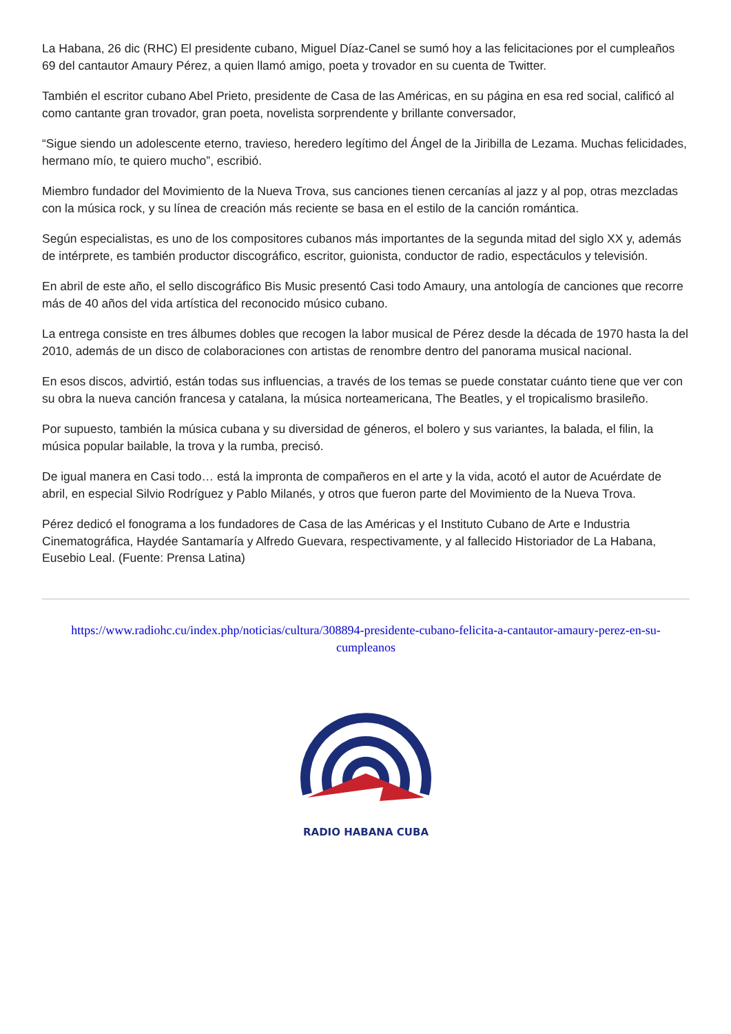La Habana, 26 dic (RHC) El presidente cubano, Miguel Díaz-Canel se sumó hoy a las felicitaciones por el cumpleaños 69 del cantautor Amaury Pérez, a quien llamó amigo, poeta y trovador en su cuenta de Twitter.
También el escritor cubano Abel Prieto, presidente de Casa de las Américas, en su página en esa red social, calificó al como cantante gran trovador, gran poeta, novelista sorprendente y brillante conversador,
“Sigue siendo un adolescente eterno, travieso, heredero legítimo del Ángel de la Jiribilla de Lezama. Muchas felicidades, hermano mío, te quiero mucho”, escribió.
Miembro fundador del Movimiento de la Nueva Trova, sus canciones tienen cercanías al jazz y al pop, otras mezcladas con la música rock, y su línea de creación más reciente se basa en el estilo de la canción romántica.
Según especialistas, es uno de los compositores cubanos más importantes de la segunda mitad del siglo XX y, además de intérprete, es también productor discográfico, escritor, guionista, conductor de radio, espectáculos y televisión.
En abril de este año, el sello discográfico Bis Music presentó Casi todo Amaury, una antología de canciones que recorre más de 40 años del vida artística del reconocido músico cubano.
La entrega consiste en tres álbumes dobles que recogen la labor musical de Pérez desde la década de 1970 hasta la del 2010, además de un disco de colaboraciones con artistas de renombre dentro del panorama musical nacional.
En esos discos, advirtió, están todas sus influencias, a través de los temas se puede constatar cuánto tiene que ver con su obra la nueva canción francesa y catalana, la música norteamericana, The Beatles, y el tropicalismo brasileño.
Por supuesto, también la música cubana y su diversidad de géneros, el bolero y sus variantes, la balada, el filin, la música popular bailable, la trova y la rumba, precisó.
De igual manera en Casi todo… está la impronta de compañeros en el arte y la vida, acotó el autor de Acuérdate de abril, en especial Silvio Rodríguez y Pablo Milanés, y otros que fueron parte del Movimiento de la Nueva Trova.
Pérez dedicó el fonograma a los fundadores de Casa de las Américas y el Instituto Cubano de Arte e Industria Cinematográfica, Haydée Santamaría y Alfredo Guevara, respectivamente, y al fallecido Historiador de La Habana, Eusebio Leal. (Fuente: Prensa Latina)
https://www.radiohc.cu/index.php/noticias/cultura/308894-presidente-cubano-felicita-a-cantautor-amaury-perez-en-su-cumpleanos
RADIO HABANA CUBA